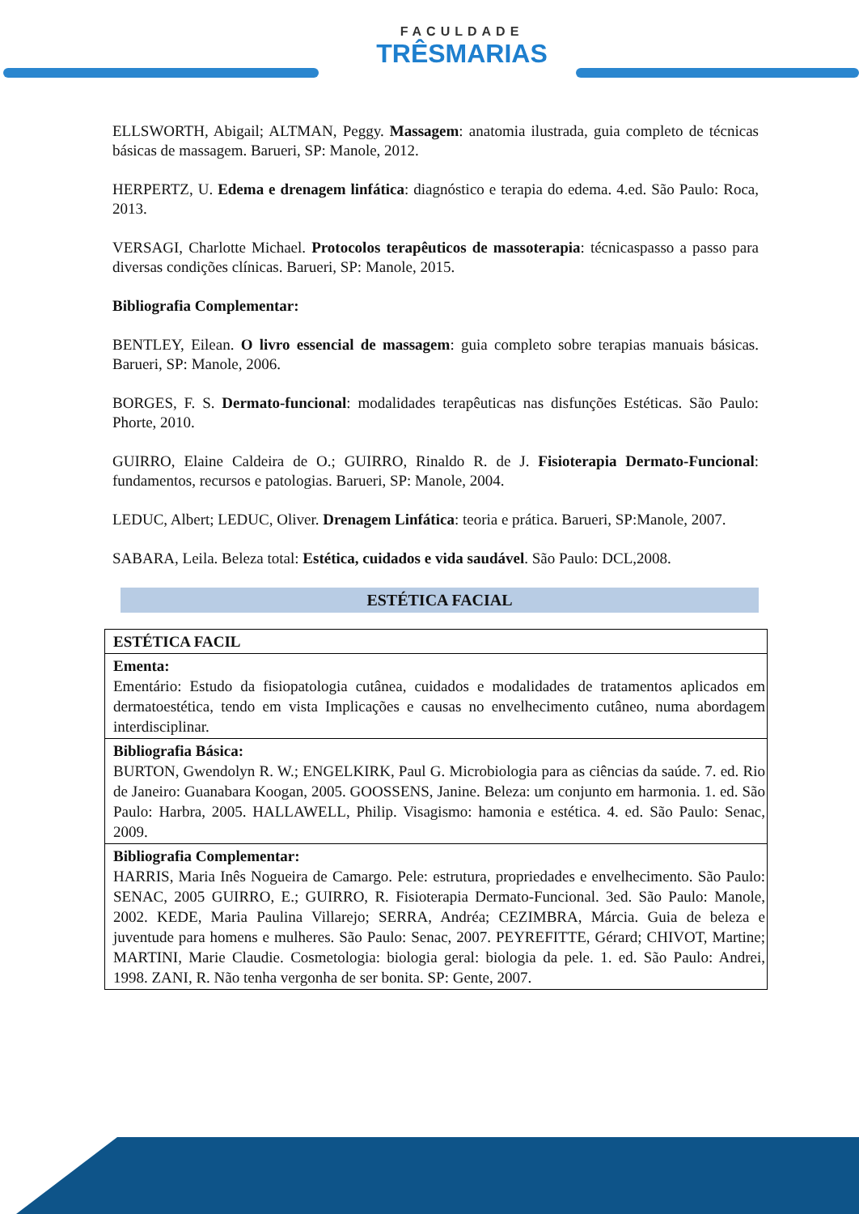FACULDADE TRÊSMARIAS
ELLSWORTH, Abigail; ALTMAN, Peggy. Massagem: anatomia ilustrada, guia completo de técnicas básicas de massagem. Barueri, SP: Manole, 2012.
HERPERTZ, U. Edema e drenagem linfática: diagnóstico e terapia do edema. 4.ed. São Paulo: Roca, 2013.
VERSAGI, Charlotte Michael. Protocolos terapêuticos de massoterapia: técnicaspasso a passo para diversas condições clínicas. Barueri, SP: Manole, 2015.
Bibliografia Complementar:
BENTLEY, Eilean. O livro essencial de massagem: guia completo sobre terapias manuais básicas. Barueri, SP: Manole, 2006.
BORGES, F. S. Dermato-funcional: modalidades terapêuticas nas disfunções Estéticas. São Paulo: Phorte, 2010.
GUIRRO, Elaine Caldeira de O.; GUIRRO, Rinaldo R. de J. Fisioterapia Dermato-Funcional: fundamentos, recursos e patologias. Barueri, SP: Manole, 2004.
LEDUC, Albert; LEDUC, Oliver. Drenagem Linfática: teoria e prática. Barueri, SP:Manole, 2007.
SABARA, Leila. Beleza total: Estética, cuidados e vida saudável. São Paulo: DCL,2008.
ESTÉTICA FACIAL
| ESTÉTICA FACIL |
| Ementa: Ementário: Estudo da fisiopatologia cutânea, cuidados e modalidades de tratamentos aplicados em dermatoestética, tendo em vista Implicações e causas no envelhecimento cutâneo, numa abordagem interdisciplinar. |
| Bibliografia Básica: BURTON, Gwendolyn R. W.; ENGELKIRK, Paul G. Microbiologia para as ciências da saúde. 7. ed. Rio de Janeiro: Guanabara Koogan, 2005. GOOSSENS, Janine. Beleza: um conjunto em harmonia. 1. ed. São Paulo: Harbra, 2005. HALLAWELL, Philip. Visagismo: hamonia e estética. 4. ed. São Paulo: Senac, 2009. |
| Bibliografia Complementar: HARRIS, Maria Inês Nogueira de Camargo. Pele: estrutura, propriedades e envelhecimento. São Paulo: SENAC, 2005 GUIRRO, E.; GUIRRO, R. Fisioterapia Dermato-Funcional. 3ed. São Paulo: Manole, 2002. KEDE, Maria Paulina Villarejo; SERRA, Andréa; CEZIMBRA, Márcia. Guia de beleza e juventude para homens e mulheres. São Paulo: Senac, 2007. PEYREFITTE, Gérard; CHIVOT, Martine; MARTINI, Marie Claudie. Cosmetologia: biologia geral: biologia da pele. 1. ed. São Paulo: Andrei, 1998. ZANI, R. Não tenha vergonha de ser bonita. SP: Gente, 2007. |